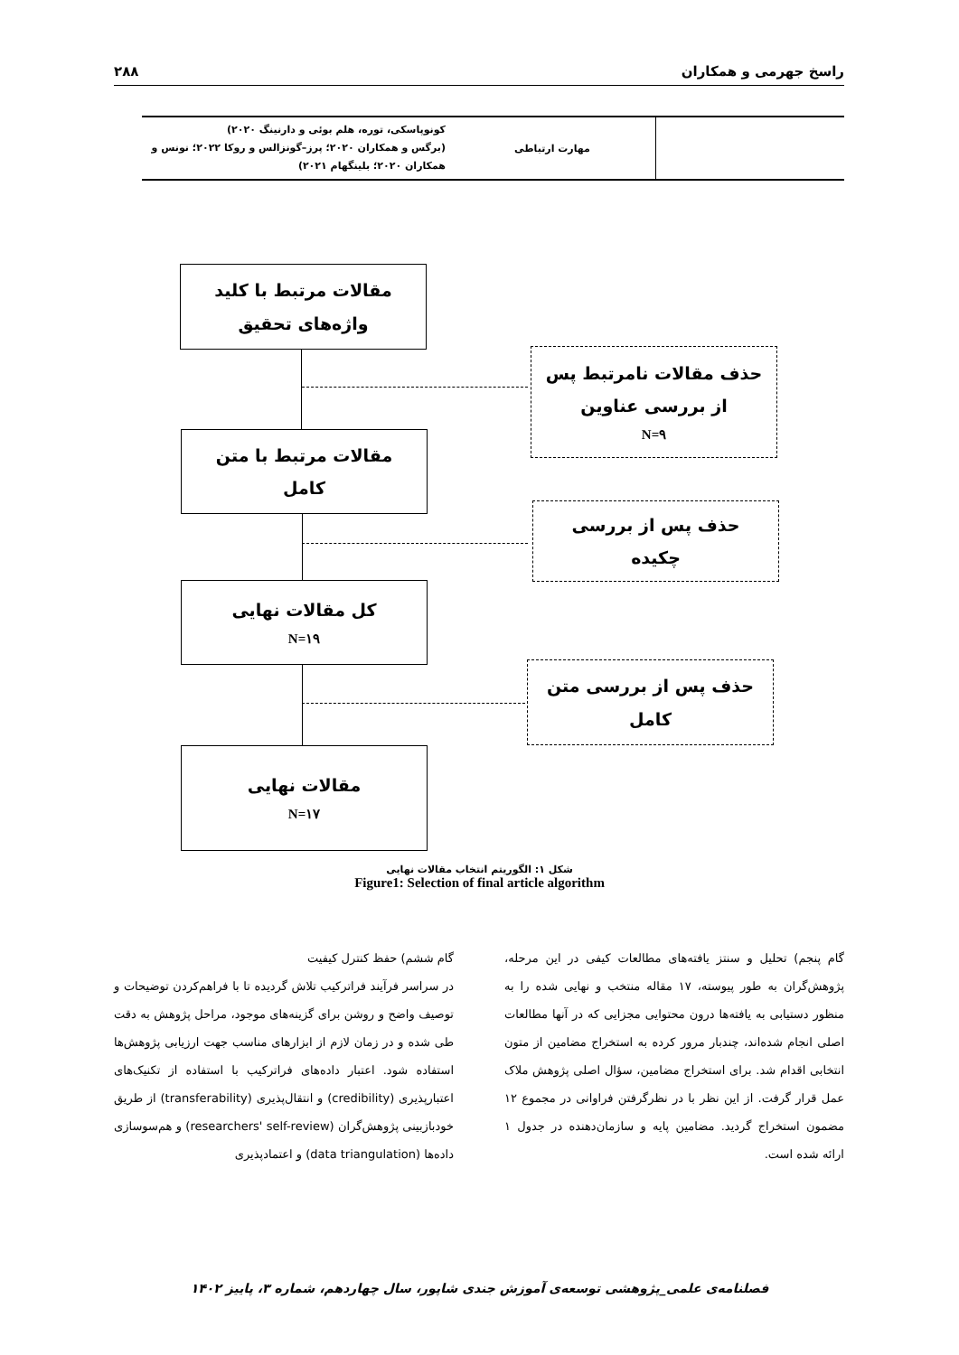راسخ جهرمی و همکاران ۲۸۸
| | مهارت ارتباطی | کونوپاسکی، توره، هلم بوئی و دارنینگ ۲۰۲۰) (برگس و همکاران ۲۰۲۰؛ پرز–گونزالس و روکا ۲۰۲۲؛ نونس و همکاران ۲۰۲۰؛ بلینگهام ۲۰۲۱) |
مقالات مرتبط با کلید
واژه‌های تحقیق
حذف مقالات نامرتبط پس
از بررسی عناوین
N=۹
مقالات مرتبط با متن
کامل
حذف پس از بررسی
چکیده
کل مقالات نهایی
N=۱۹
حذف پس از بررسی متن
کامل
مقالات نهایی
N=۱۷
شکل ۱: الگوریتم انتخاب مقالات نهایی
Figure1: Selection of final article algorithm
گام پنجم) تحلیل و سنتز یافته‌های مطالعات کیفی در این مرحله، پژوهش‌گران به طور پیوسته، ۱۷ مقاله منتخب و نهایی شده را به منظور دستیابی به یافته‌ها درون محتوایی مجزایی که در آنها مطالعات اصلی انجام شده‌اند، چندبار مرور کرده به استخراج مضامین از متون انتخابی اقدام شد. برای استخراج مضامین، سؤال اصلی پژوهش ملاک عمل قرار گرفت. از این نظر با در نظرگرفتن فراوانی در مجموع ۱۲ مضمون استخراج گردید. مضامین پایه و سازمان‌دهنده در جدول ۱ ارائه شده است.
گام ششم) حفظ کنترل کیفیت
در سراسر فرآیند فراترکیب تلاش گردیده تا با فراهم‌کردن توضیحات و توصیف واضح و روشن برای گزینه‌های موجود، مراحل پژوهش به دقت طی شده و در زمان لازم از ابزارهای مناسب جهت ارزیابی پژوهش‌ها استفاده شود. اعتبار داده‌های فراترکیب با استفاده از تکنیک‌های اعتبارپذیری (credibility) و انتقال‌پذیری (transferability) از طریق خودبازبینی پژوهش‌گران (researchers' self-review) و هم‌سوسازی داده‌ها (data triangulation) و اعتمادپذیری
فصلنامه‌ی علمی_پژوهشی توسعه‌ی آموزش جندی شاپور، سال چهاردهم، شماره ۳، پاییز ۱۴۰۲